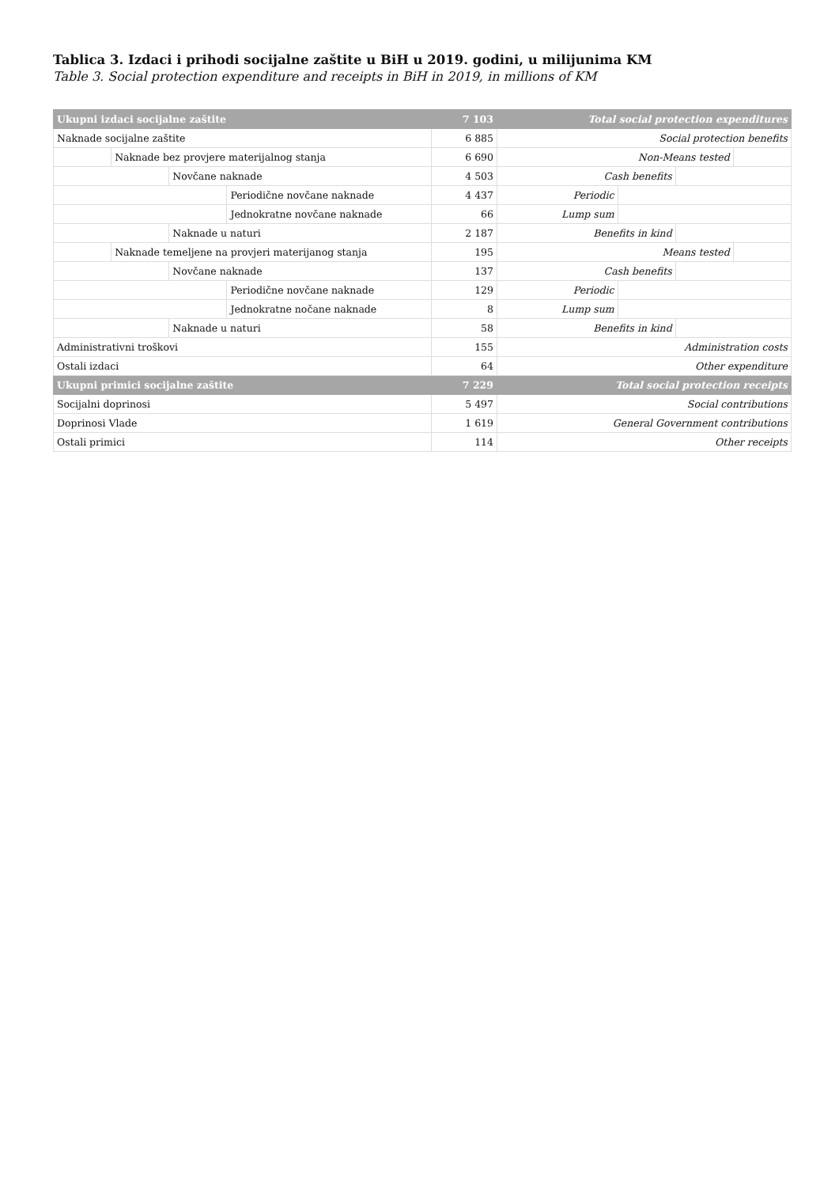Tablica 3. Izdaci i prihodi socijalne zaštite u BiH u 2019. godini, u milijunima KM
Table 3. Social protection expenditure and receipts in BiH in 2019, in millions of KM
| Ukupni izdaci socijalne zaštite | | | | 7 103 | Total social protection expenditures | | | |
| Naknade socijalne zaštite | | | | 6 885 | Social protection benefits | | | |
| | Naknade bez provjere materijalnog stanja | | | 6 690 | Non-Means tested | | | |
| | | Novčane naknade | | 4 503 | Cash benefits | | | |
| | | | Periodične novčane naknade | 4 437 | Periodic | | | |
| | | | Jednokratne novčane naknade | 66 | Lump sum | | | |
| | | Naknade u naturi | | 2 187 | Benefits in kind | | | |
| | Naknade temeljene na provjeri materijanog stanja | | | 195 | Means tested | | | |
| | | Novčane naknade | | 137 | Cash benefits | | | |
| | | | Periodične novčane naknade | 129 | Periodic | | | |
| | | | Jednokratne nočane naknade | 8 | Lump sum | | | |
| | | Naknade u naturi | | 58 | Benefits in kind | | | |
| Administrativni troškovi | | | | 155 | Administration costs | | | |
| Ostali izdaci | | | | 64 | Other expenditure | | | |
| Ukupni primici socijalne zaštite | | | | 7 229 | Total social protection receipts | | | |
| Socijalni doprinosi | | | | 5 497 | Social contributions | | | |
| Doprinosi Vlade | | | | 1 619 | General Government contributions | | | |
| Ostali primici | | | | 114 | Other receipts | | | |